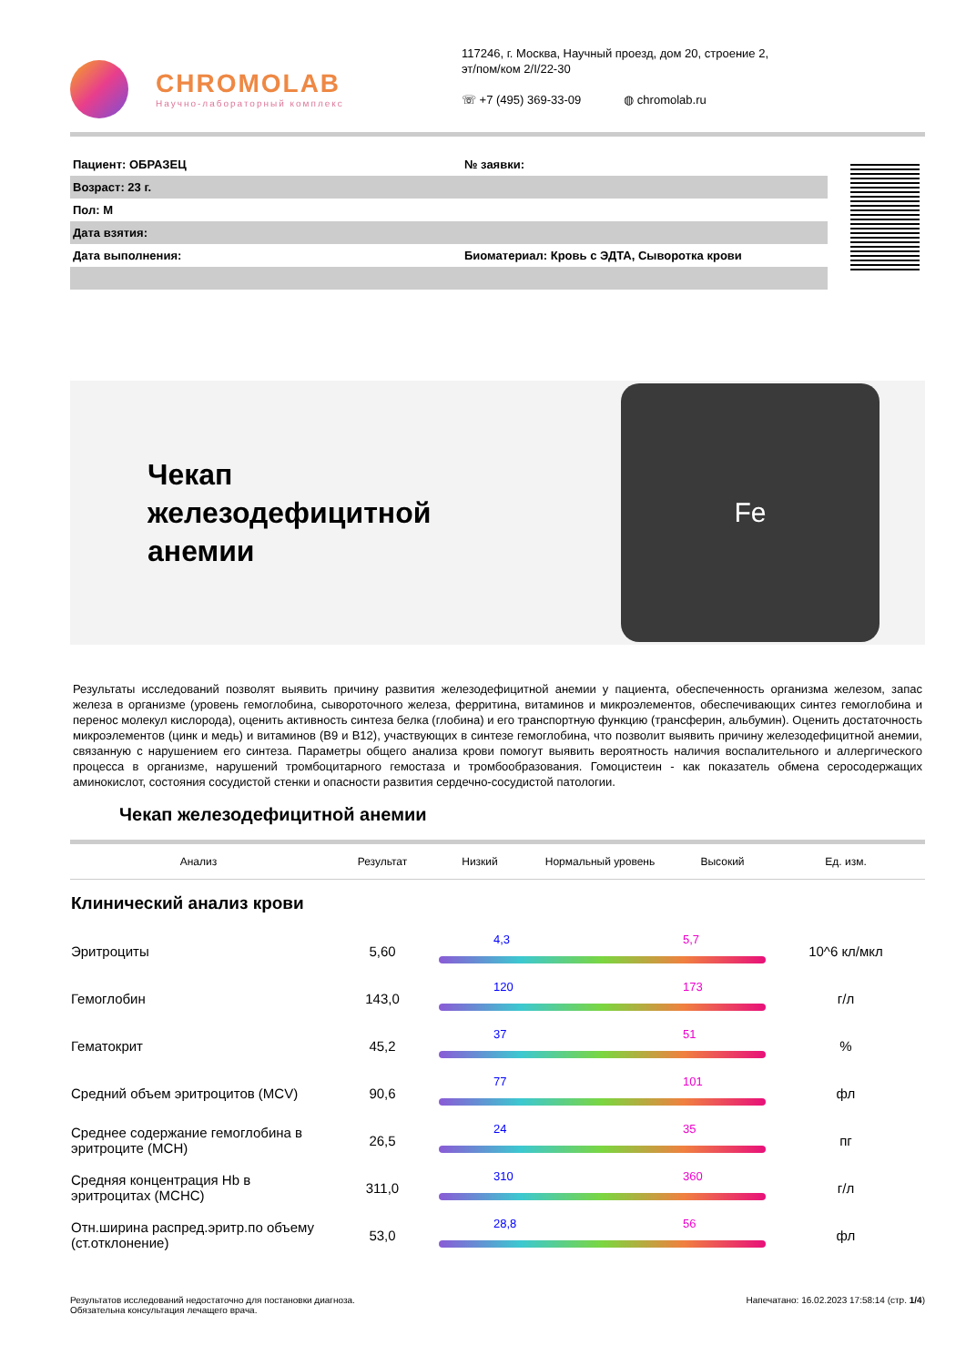CHROMOLAB
Научно-лабораторный комплекс
117246, г. Москва, Научный проезд, дом 20, строение 2,
эт/пом/ком 2/I/22-30
☏ +7 (495) 369-33-09 ◍ chromolab.ru
Пациент: ОБРАЗЕЦ № заявки:
Возраст: 23 г.
Пол: М
Дата взятия:
Дата выполнения: Биоматериал: Кровь с ЭДТА, Сыворотка крови
Чекап
железодефицитной
анемии
Fe
Результаты исследований позволят выявить причину развития железодефицитной анемии у пациента, обеспеченность организма железом, запас железа в организме (уровень гемоглобина, сывороточного железа, ферритина, витаминов и микроэлементов, обеспечивающих синтез гемоглобина и перенос молекул кислорода), оценить активность синтеза белка (глобина) и его транспортную функцию (трансферин, альбумин). Оценить достаточность микроэлементов (цинк и медь) и витаминов (B9 и B12), участвующих в синтезе гемоглобина, что позволит выявить причину железодефицитной анемии, связанную с нарушением его синтеза. Параметры общего анализа крови помогут выявить вероятность наличия воспалительного и аллергического процесса в организме, нарушений тромбоцитарного гемостаза и тромбообразования. Гомоцистеин - как показатель обмена серосодержащих аминокислот, состояния сосудистой стенки и опасности развития сердечно-сосудистой патологии.
Чекап железодефицитной анемии
| Анализ | Результат | Низкий | Нормальный уровень | Высокий | Ед. изм. |
| --- | --- | --- | --- | --- | --- |
| Клинический анализ крови | | | | | |
| Эритроциты | 5,60 | 4,3 5,7 | | | 10^6 кл/мкл |
| Гемоглобин | 143,0 | 120 173 | | | г/л |
| Гематокрит | 45,2 | 37 51 | | | % |
| Средний объем эритроцитов (MCV) | 90,6 | 77 101 | | | фл |
| Среднее содержание гемоглобина в эритроците (MCH) | 26,5 | 24 35 | | | пг |
| Средняя концентрация Hb в эритроцитах (MCHC) | 311,0 | 310 360 | | | г/л |
| Отн.ширина распред.эритр.по объему (ст.отклонение) | 53,0 | 28,8 56 | | | фл |
Результатов исследований недостаточно для постановки диагноза.
Обязательна консультация лечащего врача.
Напечатано: 16.02.2023 17:58:14 (стр. 1/4)